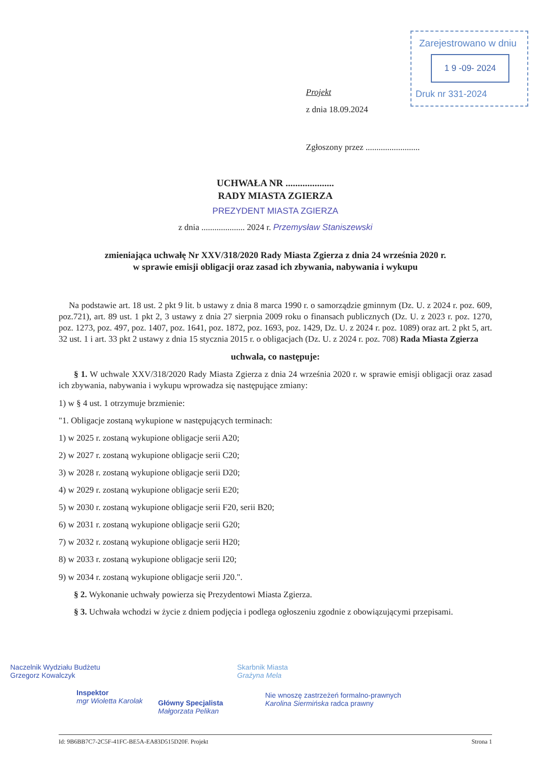Zarejestrowano w dniu
1 9 -09- 2024
Druk nr 331-2024
Projekt
z dnia 18.09.2024
Zgłoszony przez .........................
UCHWAŁA NR ....................
RADY MIASTA ZGIERZA
PREZYDENT MIASTA ZGIERZA
z dnia .................... 2024 r. Przemysław Staniszewski
zmieniająca uchwałę Nr XXV/318/2020 Rady Miasta Zgierza z dnia 24 września 2020 r.
w sprawie emisji obligacji oraz zasad ich zbywania, nabywania i wykupu
Na podstawie art. 18 ust. 2 pkt 9 lit. b ustawy z dnia 8 marca 1990 r. o samorządzie gminnym (Dz. U. z 2024 r. poz. 609, poz.721), art. 89 ust. 1 pkt 2, 3 ustawy z dnia 27 sierpnia 2009 roku o finansach publicznych (Dz. U. z 2023 r. poz. 1270, poz. 1273, poz. 497, poz. 1407, poz. 1641, poz. 1872, poz. 1693, poz. 1429, Dz. U. z 2024 r. poz. 1089) oraz art. 2 pkt 5, art. 32 ust. 1 i art. 33 pkt 2 ustawy z dnia 15 stycznia 2015 r. o obligacjach (Dz. U. z 2024 r. poz. 708) Rada Miasta Zgierza
uchwala, co następuje:
§ 1. W uchwale XXV/318/2020 Rady Miasta Zgierza z dnia 24 września 2020 r. w sprawie emisji obligacji oraz zasad ich zbywania, nabywania i wykupu wprowadza się następujące zmiany:
1) w § 4 ust. 1 otrzymuje brzmienie:
"1. Obligacje zostaną wykupione w następujących terminach:
1) w 2025 r. zostaną wykupione obligacje serii A20;
2) w 2027 r. zostaną wykupione obligacje serii C20;
3) w 2028 r. zostaną wykupione obligacje serii D20;
4) w 2029 r. zostaną wykupione obligacje serii E20;
5) w 2030 r. zostaną wykupione obligacje serii F20, serii B20;
6) w 2031 r. zostaną wykupione obligacje serii G20;
7) w 2032 r. zostaną wykupione obligacje serii H20;
8) w 2033 r. zostaną wykupione obligacje serii I20;
9) w 2034 r. zostaną wykupione obligacje serii J20.".
§ 2. Wykonanie uchwały powierza się Prezydentowi Miasta Zgierza.
§ 3. Uchwała wchodzi w życie z dniem podjęcia i podlega ogłoszeniu zgodnie z obowiązującymi przepisami.
Naczelnik Wydziału Budżetu
Grzegorz Kowalczyk
Inspektor
mgr Wioletta Karolak
Główny Specjalista
Małgorzata Pelikan
Skarbnik Miasta
Grażyna Mela
Nie wnoszę zastrzeżeń formalno-prawnych
Karolina Siermińska radca prawny
Id: 9B6BB7C7-2C5F-41FC-BE5A-EA83D515D20F. Projekt Strona 1